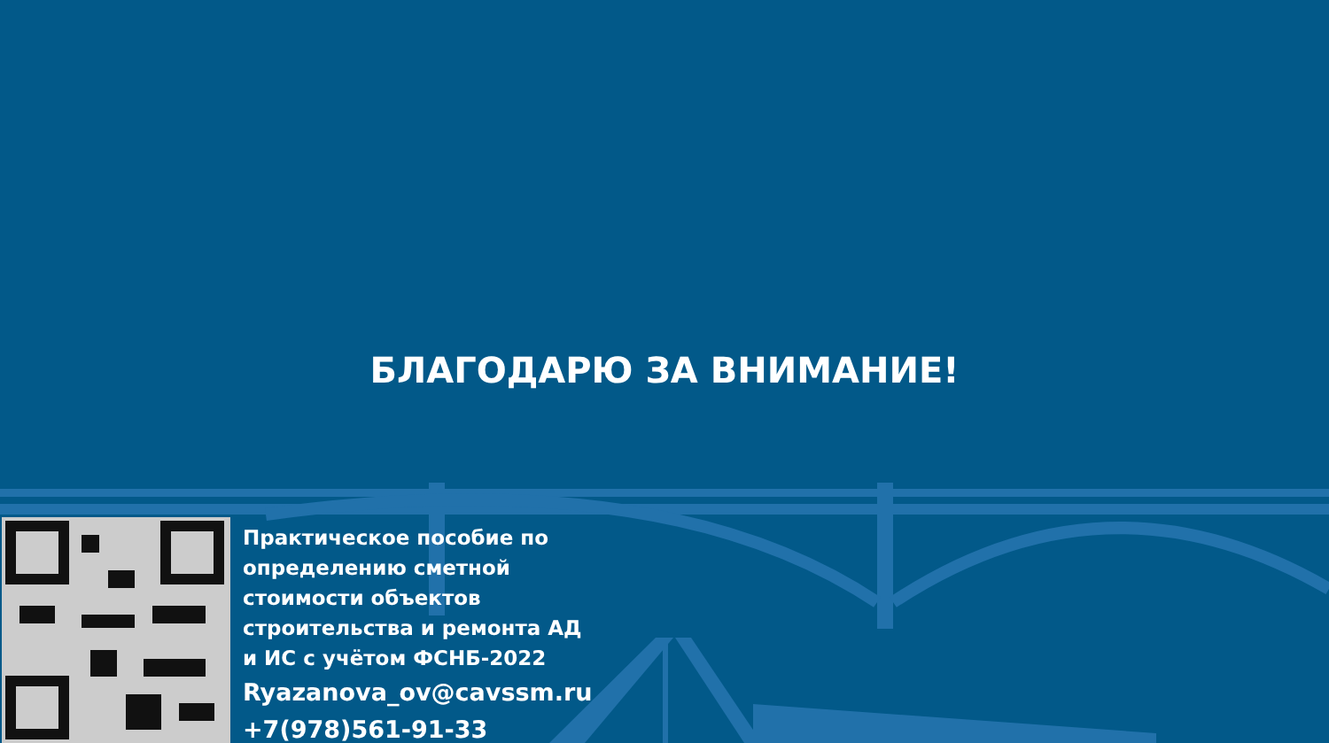БЛАГОДАРЮ ЗА ВНИМАНИЕ!
Практическое пособие по
определению сметной
стоимости объектов
строительства и ремонта АД
и ИС с учётом ФСНБ-2022
Ryazanova_ov@cavssm.ru
+7(978)561-91-33